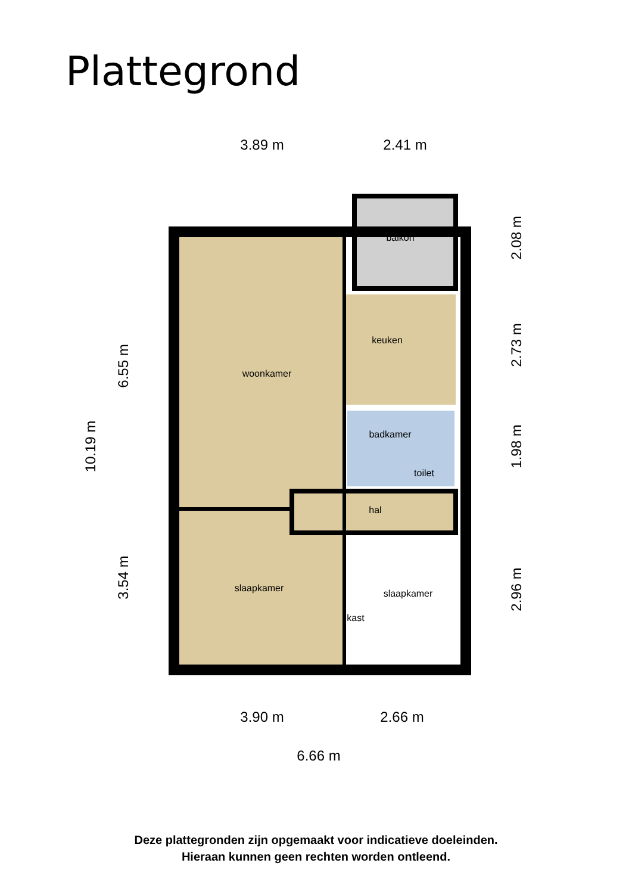Plattegrond
3.89 m
2.41 m
3.90 m
2.66 m
6.66 m
10.19 m
6.55 m
3.54 m
2.08 m
2.73 m
1.98 m
2.96 m
balkon
keuken
woonkamer
badkamer
toilet
hal
slaapkamer
slaapkamer
kast
Deze plattegronden zijn opgemaakt voor indicatieve doeleinden.
Hieraan kunnen geen rechten worden ontleend.